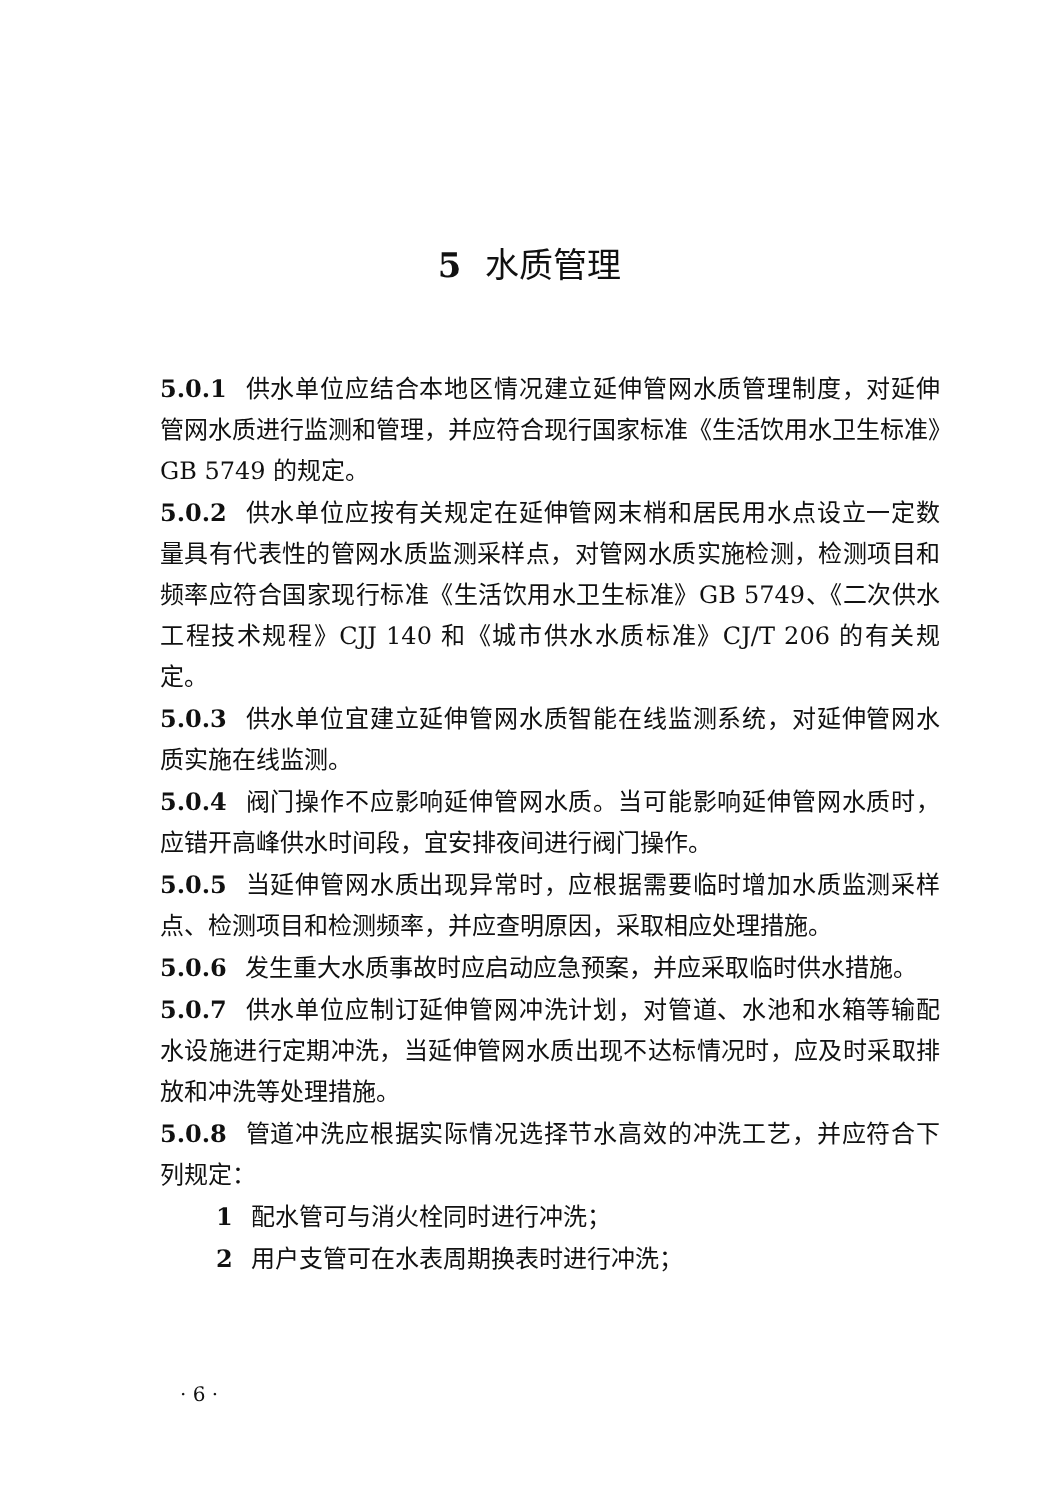5 水质管理
5.0.1 供水单位应结合本地区情况建立延伸管网水质管理制度，对延伸管网水质进行监测和管理，并应符合现行国家标准《生活饮用水卫生标准》GB 5749 的规定。
5.0.2 供水单位应按有关规定在延伸管网末梢和居民用水点设立一定数量具有代表性的管网水质监测采样点，对管网水质实施检测，检测项目和频率应符合国家现行标准《生活饮用水卫生标准》GB 5749、《二次供水工程技术规程》CJJ 140 和《城市供水水质标准》CJ/T 206 的有关规定。
5.0.3 供水单位宜建立延伸管网水质智能在线监测系统，对延伸管网水质实施在线监测。
5.0.4 阀门操作不应影响延伸管网水质。当可能影响延伸管网水质时，应错开高峰供水时间段，宜安排夜间进行阀门操作。
5.0.5 当延伸管网水质出现异常时，应根据需要临时增加水质监测采样点、检测项目和检测频率，并应查明原因，采取相应处理措施。
5.0.6 发生重大水质事故时应启动应急预案，并应采取临时供水措施。
5.0.7 供水单位应制订延伸管网冲洗计划，对管道、水池和水箱等输配水设施进行定期冲洗，当延伸管网水质出现不达标情况时，应及时采取排放和冲洗等处理措施。
5.0.8 管道冲洗应根据实际情况选择节水高效的冲洗工艺，并应符合下列规定：
1 配水管可与消火栓同时进行冲洗；
2 用户支管可在水表周期换表时进行冲洗；
· 6 ·